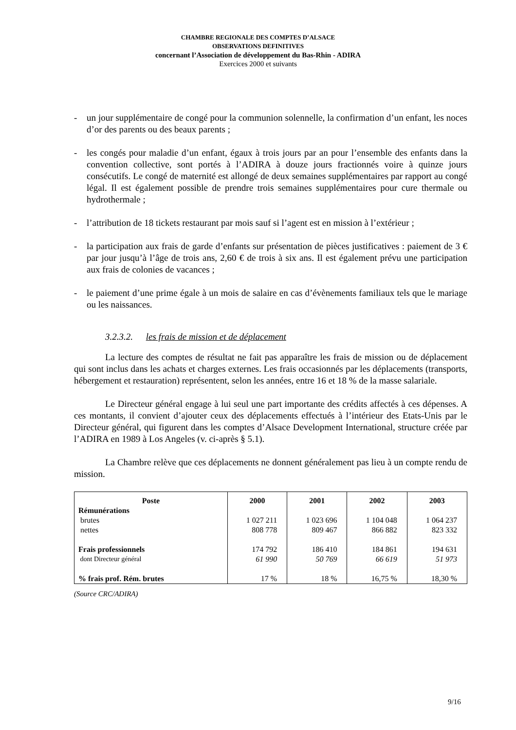CHAMBRE REGIONALE DES COMPTES D’ALSACE
OBSERVATIONS DEFINITIVES
concernant l’Association de développement du Bas-Rhin - ADIRA
Exercices 2000 et suivants
- un jour supplémentaire de congé pour la communion solennelle, la confirmation d’un enfant, les noces d’or des parents ou des beaux parents ;
- les congés pour maladie d’un enfant, égaux à trois jours par an pour l’ensemble des enfants dans la convention collective, sont portés à l’ADIRA à douze jours fractionnés voire à quinze jours consécutifs. Le congé de maternité est allongé de deux semaines supplémentaires par rapport au congé légal. Il est également possible de prendre trois semaines supplémentaires pour cure thermale ou hydrothermale ;
- l’attribution de 18 tickets restaurant par mois sauf si l’agent est en mission à l’extérieur ;
- la participation aux frais de garde d’enfants sur présentation de pièces justificatives : paiement de 3 € par jour jusqu’à l’âge de trois ans, 2,60 € de trois à six ans. Il est également prévu une participation aux frais de colonies de vacances ;
- le paiement d’une prime égale à un mois de salaire en cas d’évènements familiaux tels que le mariage ou les naissances.
3.2.3.2. les frais de mission et de déplacement
La lecture des comptes de résultat ne fait pas apparaître les frais de mission ou de déplacement qui sont inclus dans les achats et charges externes. Les frais occasionnés par les déplacements (transports, hébergement et restauration) représentent, selon les années, entre 16 et 18 % de la masse salariale.
Le Directeur général engage à lui seul une part importante des crédits affectés à ces dépenses. A ces montants, il convient d’ajouter ceux des déplacements effectués à l’intérieur des Etats-Unis par le Directeur général, qui figurent dans les comptes d’Alsace Development International, structure créée par l’ADIRA en 1989 à Los Angeles (v. ci-après § 5.1).
La Chambre relève que ces déplacements ne donnent généralement pas lieu à un compte rendu de mission.
| Poste | 2000 | 2001 | 2002 | 2003 |
| --- | --- | --- | --- | --- |
| Rémunérations | | | | |
| brutes | 1 027 211 | 1 023 696 | 1 104 048 | 1 064 237 |
| nettes | 808 778 | 809 467 | 866 882 | 823 332 |
| Frais professionnels | 174 792 | 186 410 | 184 861 | 194 631 |
| dont Directeur général | 61 990 | 50 769 | 66 619 | 51 973 |
| % frais prof. Rém. brutes | 17 % | 18 % | 16,75 % | 18,30 % |
(Source CRC/ADIRA)
9/16